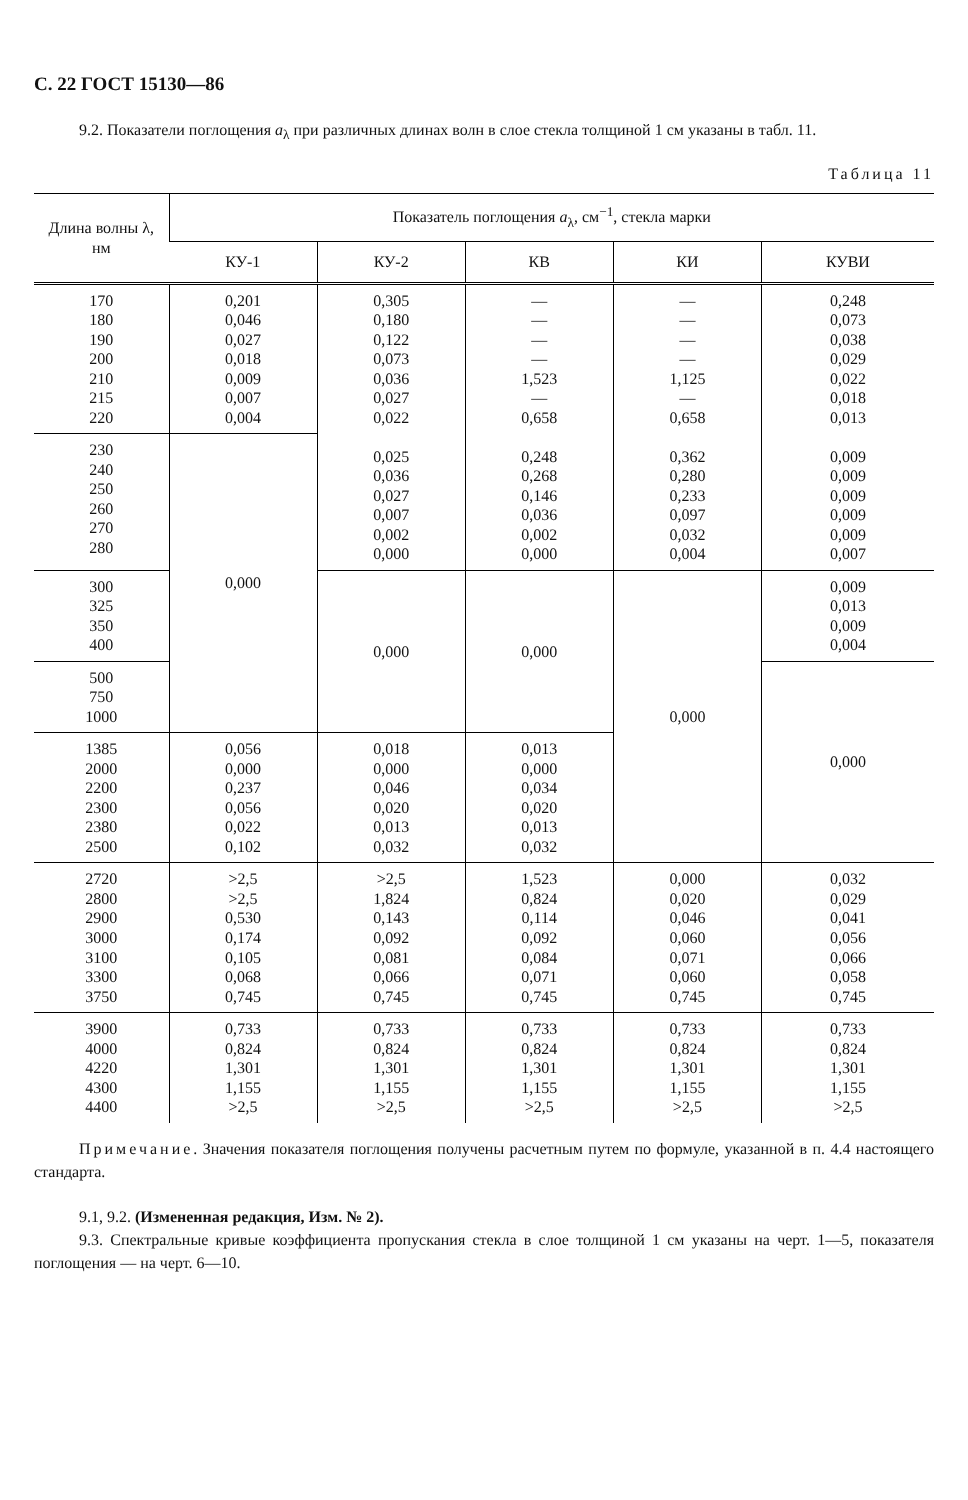С. 22 ГОСТ 15130—86
9.2. Показатели поглощения a<sub>λ</sub> при различных длинах волн в слое стекла толщиной 1 см указаны в табл. 11.
Таблица 11
| Длина волны λ, нм | Показатель поглощения a<sub>λ</sub>, см<sup>−1</sup>, стекла марки | | | | |
| --- | --- | --- | --- | --- | --- |
| | КУ-1 | КУ-2 | КВ | КИ | КУВИ |
| 170 180 190 200 210 215 220 | 0,201 0,046 0,027 0,018 0,009 0,007 0,004 | 0,305 0,180 0,122 0,073 0,036 0,027 0,022 0,025 0,036 0,027 0,007 0,002 0,000 | — — — — 1,523 — 0,658 0,248 0,268 0,146 0,036 0,002 0,000 | — — — — 1,125 — 0,658 0,362 0,280 0,233 0,097 0,032 0,004 | 0,248 0,073 0,038 0,029 0,022 0,018 0,013 0,009 0,009 0,009 0,009 0,009 0,007 |
| 230 240 250 260 270 280 | 0,000 | | | | |
| 300 325 350 400 | | 0,000 | 0,000 | 0,000 | 0,009 0,013 0,009 0,004 |
| 500 750 1000 | | | | | 0,000 |
| 1385 2000 2200 2300 2380 2500 | 0,056 0,000 0,237 0,056 0,022 0,102 | 0,018 0,000 0,046 0,020 0,013 0,032 | 0,013 0,000 0,034 0,020 0,013 0,032 | | |
| 2720 2800 2900 3000 3100 3300 3750 | >2,5 >2,5 0,530 0,174 0,105 0,068 0,745 | >2,5 1,824 0,143 0,092 0,081 0,066 0,745 | 1,523 0,824 0,114 0,092 0,084 0,071 0,745 | 0,000 0,020 0,046 0,060 0,071 0,060 0,745 | 0,032 0,029 0,041 0,056 0,066 0,058 0,745 |
| 3900 4000 4220 4300 4400 | 0,733 0,824 1,301 1,155 >2,5 | 0,733 0,824 1,301 1,155 >2,5 | 0,733 0,824 1,301 1,155 >2,5 | 0,733 0,824 1,301 1,155 >2,5 | 0,733 0,824 1,301 1,155 >2,5 |
Примечание. Значения показателя поглощения получены расчетным путем по формуле, указанной в п. 4.4 настоящего стандарта.
9.1, 9.2. (Измененная редакция, Изм. № 2).
9.3. Спектральные кривые коэффициента пропускания стекла в слое толщиной 1 см указаны на черт. 1—5, показателя поглощения — на черт. 6—10.